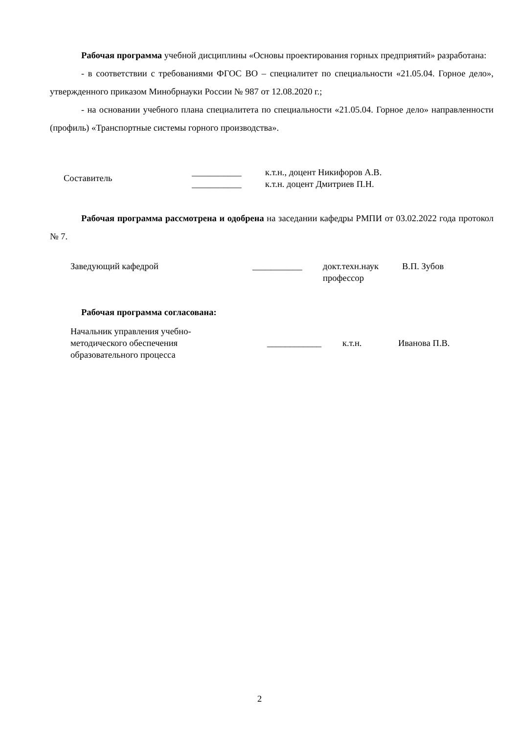Рабочая программа учебной дисциплины «Основы проектирования горных предприятий» разработана:
- в соответствии с требованиями ФГОС ВО – специалитет по специальности «21.05.04. Горное дело», утвержденного приказом Минобрнауки России № 987 от 12.08.2020 г.;
- на основании учебного плана специалитета по специальности «21.05.04. Горное дело» направленности (профиль) «Транспортные системы горного производства».
| Составитель | ___________ | к.т.н., доцент Никифоров А.В. |
| | ___________ | к.т.н. доцент Дмитриев П.Н. |
Рабочая программа рассмотрена и одобрена на заседании кафедры РМПИ от 03.02.2022 года протокол № 7.
| Заведующий кафедрой | ___________ | докт.техн.наук профессор | В.П. Зубов |
Рабочая программа согласована:
| Начальник управления учебно- методического обеспечения образовательного процесса | ____________ | к.т.н. | Иванова П.В. |
2